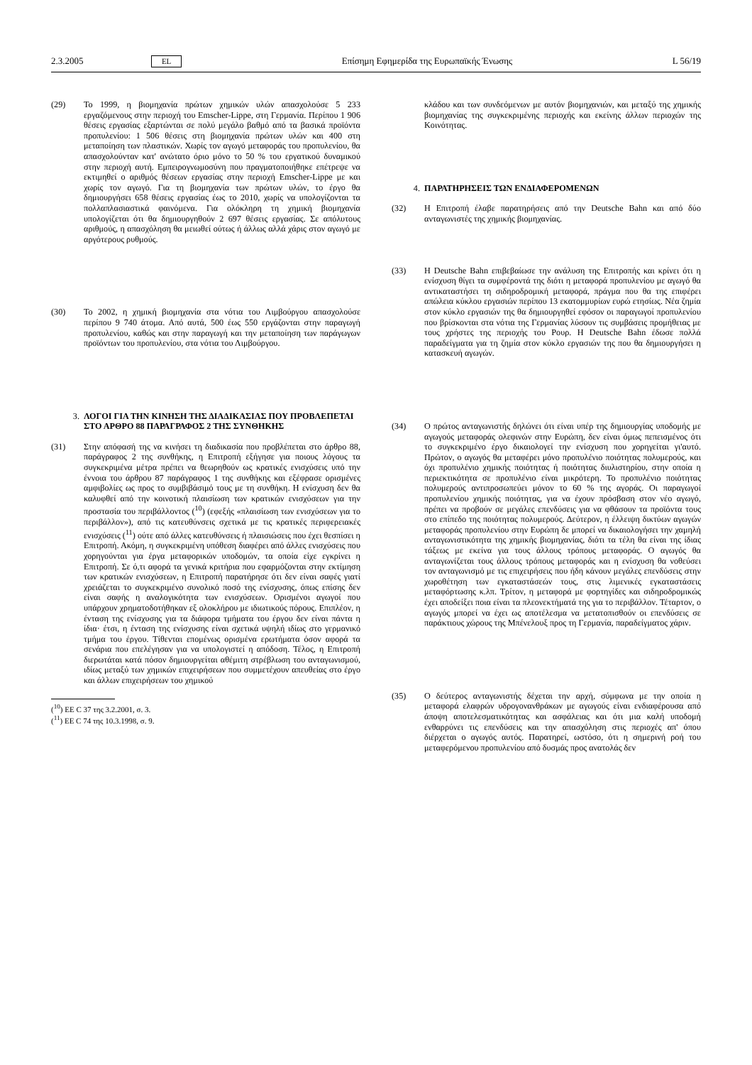2.3.2005 EL Επίσημη Εφημερίδα της Ευρωπαϊκής Ένωσης L 56/19
(29) Το 1999, η βιομηχανία πρώτων χημικών υλών απασχολούσε 5 233 εργαζόμενους στην περιοχή του Emscher-Lippe, στη Γερμανία. Περίπου 1 906 θέσεις εργασίας εξαρτώνται σε πολύ μεγάλο βαθμό από τα βασικά προϊόντα προπυλενίου: 1 506 θέσεις στη βιομηχανία πρώτων υλών και 400 στη μεταποίηση των πλαστικών. Χωρίς τον αγωγό μεταφοράς του προπυλενίου, θα απασχολούνταν κατ' ανώτατο όριο μόνο το 50 % του εργατικού δυναμικού στην περιοχή αυτή. Εμπειρογνωμοσύνη που πραγματοποιήθηκε επέτρεψε να εκτιμηθεί ο αριθμός θέσεων εργασίας στην περιοχή Emscher-Lippe με και χωρίς τον αγωγό. Για τη βιομηχανία των πρώτων υλών, το έργο θα δημιουργήσει 658 θέσεις εργασίας έως το 2010, χωρίς να υπολογίζονται τα πολλαπλασιαστικά φαινόμενα. Για ολόκληρη τη χημική βιομηχανία υπολογίζεται ότι θα δημιουργηθούν 2 697 θέσεις εργασίας. Σε απόλυτους αριθμούς, η απασχόληση θα μειωθεί ούτως ή άλλως αλλά χάρις στον αγωγό με αργότερους ρυθμούς.
(30) Το 2002, η χημική βιομηχανία στα νότια του Λιμβούργου απασχολούσε περίπου 9 740 άτομα. Από αυτά, 500 έως 550 εργάζονται στην παραγωγή προπυλενίου, καθώς και στην παραγωγή και την μεταποίηση των παράγωγων προϊόντων του προπυλενίου, στα νότια του Λιμβούργου.
3. ΛΟΓΟΙ ΓΙΑ ΤΗΝ ΚΙΝΗΣΗ ΤΗΣ ΔΙΑΔΙΚΑΣΙΑΣ ΠΟΥ ΠΡΟΒΛΕΠΕΤΑΙ ΣΤΟ ΑΡΘΡΟ 88 ΠΑΡΑΓΡΑΦΟΣ 2 ΤΗΣ ΣΥΝΘΗΚΗΣ
(31) Στην απόφασή της να κινήσει τη διαδικασία που προβλέπεται στο άρθρο 88, παράγραφος 2 της συνθήκης, η Επιτροπή εξήγησε για ποιους λόγους τα συγκεκριμένα μέτρα πρέπει να θεωρηθούν ως κρατικές ενισχύσεις υπό την έννοια του άρθρου 87 παράγραφος 1 της συνθήκης και εξέφρασε ορισμένες αμφιβολίες ως προς το συμβιβάσιμό τους με τη συνθήκη. Η ενίσχυση δεν θα καλυφθεί από την κοινοτική πλαισίωση των κρατικών ενισχύσεων για την προστασία του περιβάλλοντος (<sup>10</sup>) (εφεξής «πλαισίωση των ενισχύσεων για το περιβάλλον»), από τις κατευθύνσεις σχετικά με τις κρατικές περιφερειακές ενισχύσεις (<sup>11</sup>) ούτε από άλλες κατευθύνσεις ή πλαισιώσεις που έχει θεσπίσει η Επιτροπή. Ακόμη, η συγκεκριμένη υπόθεση διαφέρει από άλλες ενισχύσεις που χορηγούνται για έργα μεταφορικών υποδομών, τα οποία είχε εγκρίνει η Επιτροπή. Σε ό,τι αφορά τα γενικά κριτήρια που εφαρμόζονται στην εκτίμηση των κρατικών ενισχύσεων, η Επιτροπή παρατήρησε ότι δεν είναι σαφές γιατί χρειάζεται το συγκεκριμένο συνολικό ποσό της ενίσχυσης, όπως επίσης δεν είναι σαφής η αναλογικότητα των ενισχύσεων. Ορισμένοι αγωγοί που υπάρχουν χρηματοδοτήθηκαν εξ ολοκλήρου με ιδιωτικούς πόρους. Επιπλέον, η ένταση της ενίσχυσης για τα διάφορα τμήματα του έργου δεν είναι πάντα η ίδια· έτσι, η ένταση της ενίσχυσης είναι σχετικά υψηλή ιδίως στο γερμανικό τμήμα του έργου. Τίθενται επομένως ορισμένα ερωτήματα όσον αφορά τα σενάρια που επελέγησαν για να υπολογιστεί η απόδοση. Τέλος, η Επιτροπή διερωτάται κατά πόσον δημιουργείται αθέμιτη στρέβλωση του ανταγωνισμού, ιδίως μεταξύ των χημικών επιχειρήσεων που συμμετέχουν απευθείας στο έργο και άλλων επιχειρήσεων του χημικού
(<sup>10</sup>) ΕΕ C 37 της 3.2.2001, σ. 3.
(<sup>11</sup>) ΕΕ C 74 της 10.3.1998, σ. 9.
κλάδου και των συνδεόμενων με αυτόν βιομηχανιών, και μεταξύ της χημικής βιομηχανίας της συγκεκριμένης περιοχής και εκείνης άλλων περιοχών της Κοινότητας.
4. ΠΑΡΑΤΗΡΗΣΕΙΣ ΤΩΝ ΕΝΔΙΑΦΕΡΟΜΕΝΩΝ
(32) Η Επιτροπή έλαβε παρατηρήσεις από την Deutsche Bahn και από δύο ανταγωνιστές της χημικής βιομηχανίας.
(33) Η Deutsche Bahn επιβεβαίωσε την ανάλυση της Επιτροπής και κρίνει ότι η ενίσχυση θίγει τα συμφέροντά της διότι η μεταφορά προπυλενίου με αγωγό θα αντικαταστήσει τη σιδηροδρομική μεταφορά, πράγμα που θα της επιφέρει απώλεια κύκλου εργασιών περίπου 13 εκατομμυρίων ευρώ ετησίως. Νέα ζημία στον κύκλο εργασιών της θα δημιουργηθεί εφόσον οι παραγωγοί προπυλενίου που βρίσκονται στα νότια της Γερμανίας λύσουν τις συμβάσεις προμήθειας με τους χρήστες της περιοχής του Ρουρ. Η Deutsche Bahn έδωσε πολλά παραδείγματα για τη ζημία στον κύκλο εργασιών της που θα δημιουργήσει η κατασκευή αγωγών.
(34) Ο πρώτος ανταγωνιστής δηλώνει ότι είναι υπέρ της δημιουργίας υποδομής με αγωγούς μεταφοράς ολεφινών στην Ευρώπη, δεν είναι όμως πεπεισμένος ότι το συγκεκριμένο έργο δικαιολογεί την ενίσχυση που χορηγείται γι'αυτό. Πρώτον, ο αγωγός θα μεταφέρει μόνο προπυλένιο ποιότητας πολυμερούς, και όχι προπυλένιο χημικής ποιότητας ή ποιότητας διυλιστηρίου, στην οποία η περιεκτικότητα σε προπυλένιο είναι μικρότερη. Το προπυλένιο ποιότητας πολυμερούς αντιπροσωπεύει μόνον το 60 % της αγοράς. Οι παραγωγοί προπυλενίου χημικής ποιότητας, για να έχουν πρόσβαση στον νέο αγωγό, πρέπει να προβούν σε μεγάλες επενδύσεις για να φθάσουν τα προϊόντα τους στο επίπεδο της ποιότητας πολυμερούς. Δεύτερον, η έλλειψη δικτύων αγωγών μεταφοράς προπυλενίου στην Ευρώπη δε μπορεί να δικαιολογήσει την χαμηλή ανταγωνιστικότητα της χημικής βιομηχανίας, διότι τα τέλη θα είναι της ίδιας τάξεως με εκείνα για τους άλλους τρόπους μεταφοράς. Ο αγωγός θα ανταγωνίζεται τους άλλους τρόπους μεταφοράς και η ενίσχυση θα νοθεύσει τον ανταγωνισμό με τις επιχειρήσεις που ήδη κάνουν μεγάλες επενδύσεις στην χωροθέτηση των εγκαταστάσεών τους, στις λιμενικές εγκαταστάσεις μεταφόρτωσης κ.λπ. Τρίτον, η μεταφορά με φορτηγίδες και σιδηροδρομικώς έχει αποδείξει ποια είναι τα πλεονεκτήματά της για το περιβάλλον. Τέταρτον, ο αγωγός μπορεί να έχει ως αποτέλεσμα να μετατοπισθούν οι επενδύσεις σε παράκτιους χώρους της Μπένελουξ προς τη Γερμανία, παραδείγματος χάριν.
(35) Ο δεύτερος ανταγωνιστής δέχεται την αρχή, σύμφωνα με την οποία η μεταφορά ελαφρών υδρογονανθράκων με αγωγούς είναι ενδιαφέρουσα από άποψη αποτελεσματικότητας και ασφάλειας και ότι μια καλή υποδομή ενθαρρύνει τις επενδύσεις και την απασχόληση στις περιοχές απ' όπου διέρχεται ο αγωγός αυτός. Παρατηρεί, ωστόσο, ότι η σημερινή ροή του μεταφερόμενου προπυλενίου από δυσμάς προς ανατολάς δεν